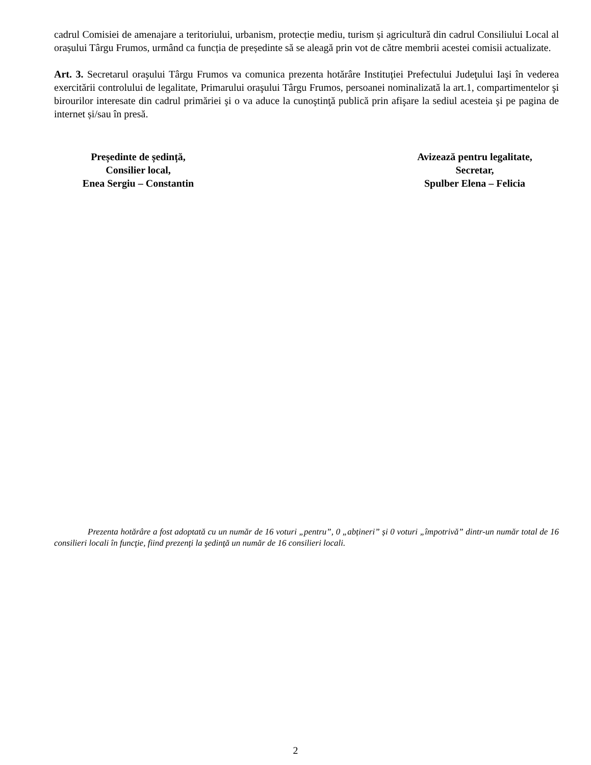cadrul Comisiei de amenajare a teritoriului, urbanism, protecție mediu, turism și agricultură din cadrul Consiliului Local al orașului Târgu Frumos, urmând ca funcția de președinte să se aleagă prin vot de către membrii acestei comisii actualizate.
Art. 3. Secretarul oraşului Târgu Frumos va comunica prezenta hotărâre Instituţiei Prefectului Judeţului Iaşi în vederea exercitării controlului de legalitate, Primarului oraşului Târgu Frumos, persoanei nominalizată la art.1, compartimentelor şi birourilor interesate din cadrul primăriei şi o va aduce la cunoştinţă publică prin afişare la sediul acesteia şi pe pagina de internet și/sau în presă.
Președinte de ședință,
Consilier local,
Enea Sergiu – Constantin
Avizează pentru legalitate,
Secretar,
Spulber Elena – Felicia
Prezenta hotărâre a fost adoptată cu un număr de 16 voturi „pentru”, 0 „abțineri” și 0 voturi „împotrivă” dintr-un număr total de 16 consilieri locali în funcţie, fiind prezenţi la şedinţă un număr de 16 consilieri locali.
2